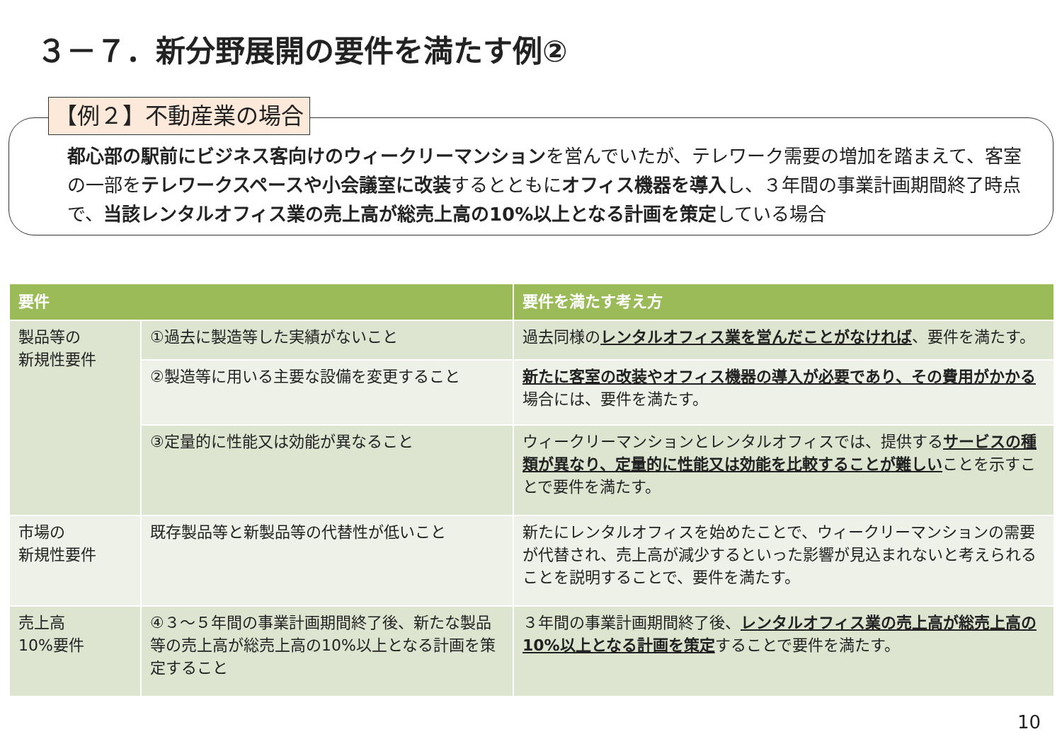３－７．新分野展開の要件を満たす例②
【例２】不動産業の場合
都心部の駅前にビジネス客向けのウィークリーマンションを営んでいたが、テレワーク需要の増加を踏まえて、客室の一部をテレワークスペースや小会議室に改装するとともにオフィス機器を導入し、３年間の事業計画期間終了時点で、当該レンタルオフィス業の売上高が総売上高の10%以上となる計画を策定している場合
| 要件 | | 要件を満たす考え方 |
| --- | --- | --- |
| 製品等の 新規性要件 | ①過去に製造等した実績がないこと | 過去同様の レンタルオフィス業を営んだことがなければ 、要件を満たす。 |
| | ②製造等に用いる主要な設備を変更すること | 新たに客室の改装やオフィス機器の導入が必要であり、その費用がかかる 場合には、要件を満たす。 |
| | ③定量的に性能又は効能が異なること | ウィークリーマンションとレンタルオフィスでは、提供する サービスの種類が異なり、定量的に性能又は効能を比較することが難しい ことを示すことで要件を満たす。 |
| 市場の 新規性要件 | 既存製品等と新製品等の代替性が低いこと | 新たにレンタルオフィスを始めたことで、ウィークリーマンションの需要が代替され、売上高が減少するといった影響が見込まれないと考えられることを説明することで、要件を満たす。 |
| 売上高 10%要件 | ④３～５年間の事業計画期間終了後、新たな製品等の売上高が総売上高の10%以上となる計画を策定すること | ３年間の事業計画期間終了後、 レンタルオフィス業の売上高が総売上高の10%以上となる計画を策定 することで要件を満たす。 |
10